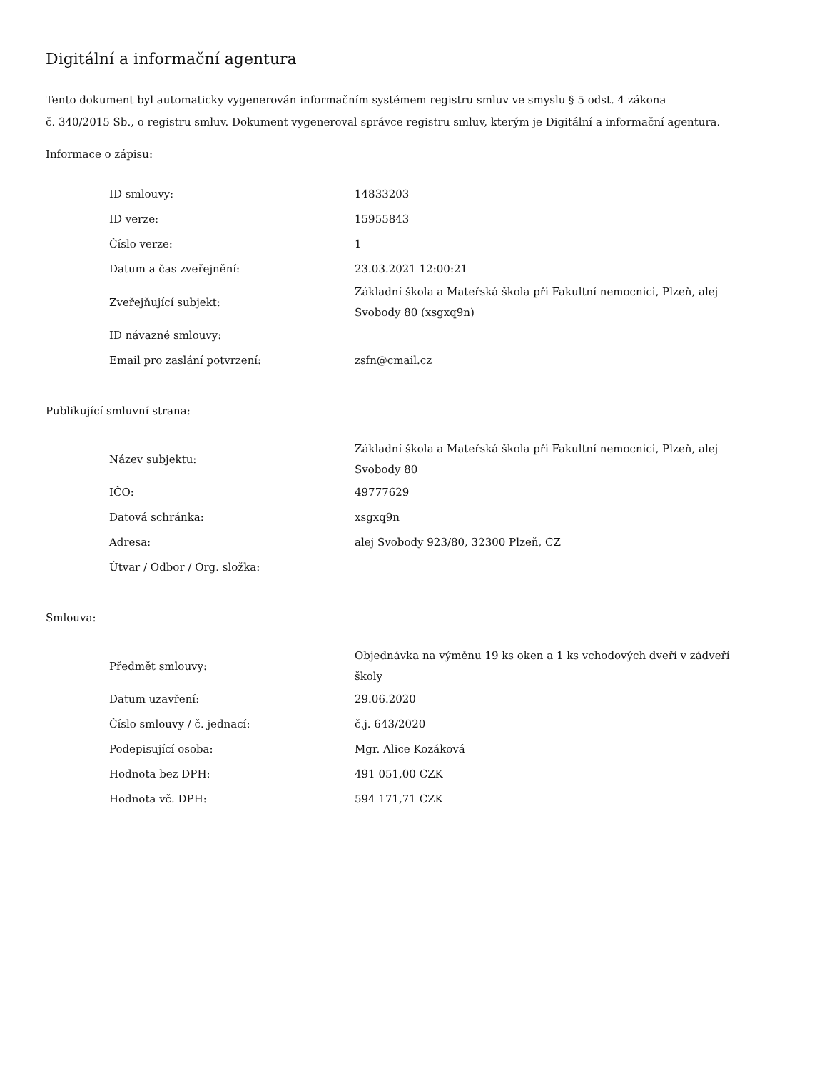Digitální a informační agentura
Tento dokument byl automaticky vygenerován informačním systémem registru smluv ve smyslu § 5 odst. 4 zákona
č. 340/2015 Sb., o registru smluv. Dokument vygeneroval správce registru smluv, kterým je Digitální a informační agentura.
Informace o zápisu:
| ID smlouvy: | 14833203 |
| ID verze: | 15955843 |
| Číslo verze: | 1 |
| Datum a čas zveřejnění: | 23.03.2021 12:00:21 |
| Zveřejňující subjekt: | Základní škola a Mateřská škola při Fakultní nemocnici, Plzeň, alej Svobody 80 (xsgxq9n) |
| ID návazné smlouvy: | |
| Email pro zaslání potvrzení: | zsfn@cmail.cz |
Publikující smluvní strana:
| Název subjektu: | Základní škola a Mateřská škola při Fakultní nemocnici, Plzeň, alej Svobody 80 |
| IČO: | 49777629 |
| Datová schránka: | xsgxq9n |
| Adresa: | alej Svobody 923/80, 32300 Plzeň, CZ |
| Útvar / Odbor / Org. složka: | |
Smlouva:
| Předmět smlouvy: | Objednávka na výměnu 19 ks oken a 1 ks vchodových dveří v zádveří školy |
| Datum uzavření: | 29.06.2020 |
| Číslo smlouvy / č. jednací: | č.j. 643/2020 |
| Podepisující osoba: | Mgr. Alice Kozáková |
| Hodnota bez DPH: | 491 051,00 CZK |
| Hodnota vč. DPH: | 594 171,71 CZK |